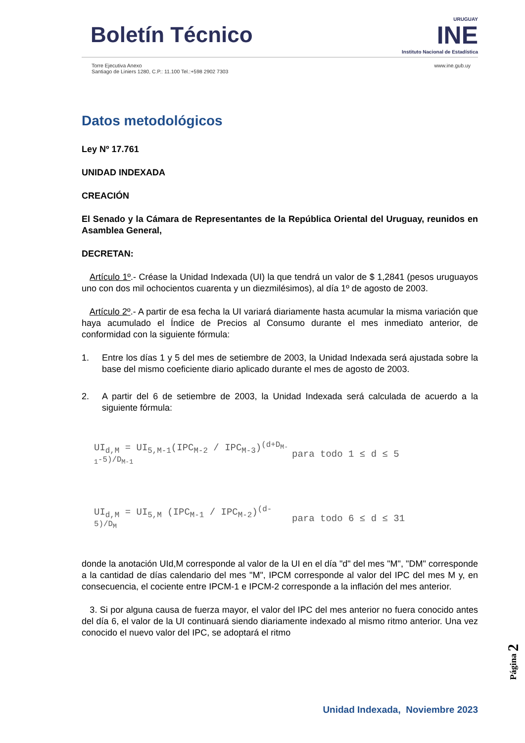Boletín Técnico
URUGUAY
INE
Instituto Nacional de Estadística
Torre Ejecutiva Anexo
Santiago de Liniers 1280, C.P.: 11.100 Tel.:+598 2902 7303
www.ine.gub.uy
Datos metodológicos
Ley Nº 17.761
UNIDAD INDEXADA
CREACIÓN
El Senado y la Cámara de Representantes de la República Oriental del Uruguay, reunidos en Asamblea General,
DECRETAN:
Artículo 1º.- Créase la Unidad Indexada (UI) la que tendrá un valor de $ 1,2841 (pesos uruguayos uno con dos mil ochocientos cuarenta y un diezmilésimos), al día 1º de agosto de 2003.
Artículo 2º.- A partir de esa fecha la UI variará diariamente hasta acumular la misma variación que haya acumulado el Índice de Precios al Consumo durante el mes inmediato anterior, de conformidad con la siguiente fórmula:
1. Entre los días 1 y 5 del mes de setiembre de 2003, la Unidad Indexada será ajustada sobre la base del mismo coeficiente diario aplicado durante el mes de agosto de 2003.
2. A partir del 6 de setiembre de 2003, la Unidad Indexada será calculada de acuerdo a la siguiente fórmula:
UI<sub>d,M</sub> = UI<sub>5,M-1</sub>(IPC<sub>M-2</sub> / IPC<sub>M-3</sub>)<sup>(d+D<sub>M-1</sub>-5)/D<sub>M-1</sub></sup>
para todo 1 ≤ d ≤ 5
UI<sub>d,M</sub> = UI<sub>5,M</sub> (IPC<sub>M-1</sub> / IPC<sub>M-2</sub>)<sup>(d-5)/D<sub>M</sub></sup>
para todo 6 ≤ d ≤ 31
donde la anotación UId,M corresponde al valor de la UI en el día "d" del mes "M", "DM" corresponde a la cantidad de días calendario del mes "M", IPCM corresponde al valor del IPC del mes M y, en consecuencia, el cociente entre IPCM-1 e IPCM-2 corresponde a la inflación del mes anterior.
3. Si por alguna causa de fuerza mayor, el valor del IPC del mes anterior no fuera conocido antes del día 6, el valor de la UI continuará siendo diariamente indexado al mismo ritmo anterior. Una vez conocido el nuevo valor del IPC, se adoptará el ritmo
Unidad Indexada, Noviembre 2023
Página 2